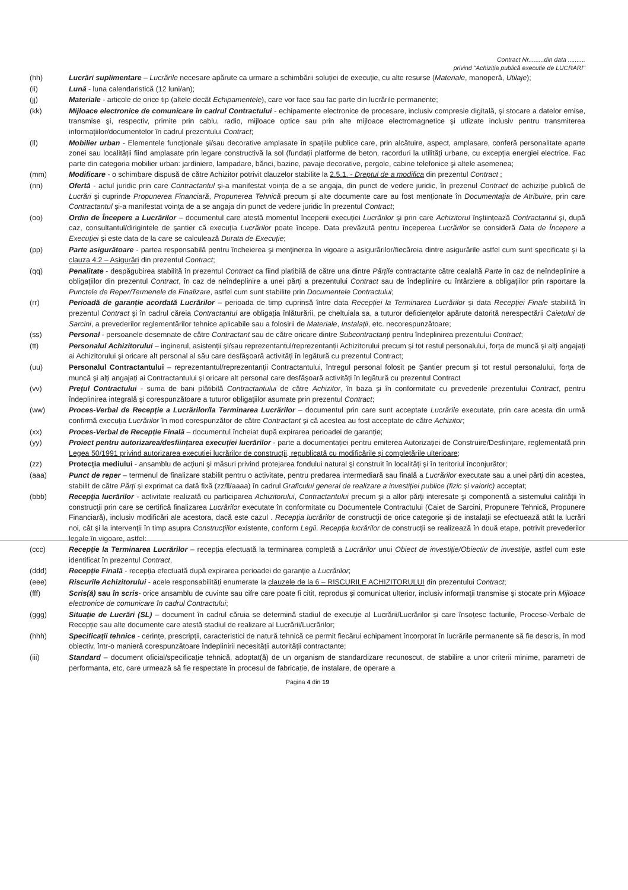Contract Nr.........din data ..........
privind "Achiziția publică executie de LUCRARI"
(hh) Lucrări suplimentare – Lucrările necesare apărute ca urmare a schimbării soluției de execuție, cu alte resurse (Materiale, manoperă, Utilaje);
(ii) Lună - luna calendaristică (12 luni/an);
(jj) Materiale - articole de orice tip (altele decât Echipamentele), care vor face sau fac parte din lucrările permanente;
(kk) Mijloace electronice de comunicare în cadrul Contractului - echipamente electronice de procesare, inclusiv compresie digitală, şi stocare a datelor emise, transmise şi, respectiv, primite prin cablu, radio, mijloace optice sau prin alte mijloace electromagnetice și utlizate inclusiv pentru transmiterea informațiilor/documentelor în cadrul prezentului Contract;
(ll) Mobilier urban - Elementele funcționale şi/sau decorative amplasate în spațiile publice care, prin alcătuire, aspect, amplasare, conferă personalitate aparte zonei sau localității fiind amplasate prin legare constructivă la sol (fundații platforme de beton, racorduri la utilități urbane, cu excepția energiei electrice. Fac parte din categoria mobilier urban: jardiniere, lampadare, bănci, bazine, pavaje decorative, pergole, cabine telefonice şi altele asemenea;
(mm) Modificare - o schimbare dispusă de către Achizitor potrivit clauzelor stabilite la 2.5.1. - Dreptul de a modifica din prezentul Contract ;
(nn) Ofertă - actul juridic prin care Contractantul și-a manifestat voința de a se angaja, din punct de vedere juridic, în prezenul Contract de achiziție publică de Lucrări și cuprinde Propunerea Financiară, Propunerea Tehnică precum și alte documente care au fost menționate în Documentația de Atribuire, prin care Contractantul și-a manifestat voința de a se angaja din punct de vedere juridic în prezentul Contract;
(oo) Ordin de Începere a Lucrărilor – documentul care atestă momentul începerii execuției Lucrărilor și prin care Achizitorul înștiințează Contractantul și, după caz, consultantul/dirigintele de șantier că execuția Lucrărilor poate începe. Data prevăzută pentru începerea Lucrărilor se consideră Data de Începere a Execuției și este data de la care se calculează Durata de Execuție;
(pp) Parte asigurătoare - partea responsabilă pentru încheierea şi menţinerea în vigoare a asigurărilor/fiecăreia dintre asigurările astfel cum sunt specificate și la clauza 4.2 – Asigurări din prezentul Contract;
(qq) Penalitate - despăgubirea stabilită în prezentul Contract ca fiind platibilă de către una dintre Părțile contractante către cealaltă Parte în caz de neîndeplinire a obligaţiilor din prezentul Contract, în caz de neîndeplinire a unei părți a prezentului Contract sau de îndeplinire cu întârziere a obligaţiilor prin raportare la Punctele de Reper/Termenele de Finalizare, astfel cum sunt stabilite prin Documentele Contractului;
(rr) Perioadă de garanție acordată Lucrărilor – perioada de timp cuprinsă între data Recepției la Terminarea Lucrărilor și data Recepției Finale stabilită în prezentul Contract și în cadrul căreia Contractantul are obligația înlăturării, pe cheltuiala sa, a tuturor deficiențelor apărute datorită nerespectării Caietului de Sarcini, a prevederilor reglementărilor tehnice aplicabile sau a folosirii de Materiale, Instalații, etc. necorespunzătoare;
(ss) Personal - persoanele desemnate de către Contractant sau de către oricare dintre Subcontractanţi pentru îndeplinirea prezentului Contract;
(tt) Personalul Achizitorului – inginerul, asistenții și/sau reprezentantul/reprezentanții Achizitorului precum și tot restul personalului, forța de muncă și alți angajați ai Achizitorului și oricare alt personal al său care desfășoară activități în legătură cu prezentul Contract;
(uu) Personalul Contractantului – reprezentantul/reprezentanții Contractantului, întregul personal folosit pe Șantier precum și tot restul personalului, forța de muncă și alți angajați ai Contractantului și oricare alt personal care desfășoară activități în legătură cu prezentul Contract
(vv) Preţul Contractului - suma de bani plătibilă Contractantului de către Achizitor, în baza şi în conformitate cu prevederile prezentului Contract, pentru îndeplinirea integrală şi corespunzătoare a tuturor obligaţiilor asumate prin prezentul Contract;
(ww) Proces-Verbal de Recepție a Lucrărilor/la Terminarea Lucrărilor – documentul prin care sunt acceptate Lucrările executate, prin care acesta din urmă confirmă execuția Lucrărilor în mod corespunzător de către Contractant și că acestea au fost acceptate de către Achizitor;
(xx) Proces-Verbal de Recepție Finală – documentul încheiat după expirarea perioadei de garanție;
(yy) Proiect pentru autorizarea/desființarea execuției lucrărilor - parte a documentației pentru emiterea Autorizației de Construire/Desființare, reglementată prin Legea 50/1991 privind autorizarea executiei lucrărilor de construcții, republicată cu modificările și completările ulterioare;
(zz) Protecția mediului - ansamblu de acțiuni şi măsuri privind protejarea fondului natural şi construit în localități şi în teritoriul înconjurător;
(aaa) Punct de reper – termenul de finalizare stabilit pentru o activitate, pentru predarea intermediară sau finală a Lucrărilor executate sau a unei părți din acestea, stabilit de către Părți și exprimat ca dată fixă (zz/ll/aaaa) în cadrul Graficului general de realizare a investiției publice (fizic și valoric) acceptat;
(bbb) Recepţia lucrărilor - activitate realizată cu participarea Achizitorului, Contractantului precum şi a allor părţi interesate şi componentă a sistemului calităţii în construcţii prin care se certifică finalizarea Lucrărilor executate în conformitate cu Documentele Contractului (Caiet de Sarcini, Propunere Tehnică, Propunere Financiară), inclusiv modificări ale acestora, dacă este cazul . Recepţia lucrărilor de construcţii de orice categorie şi de instalaţii se efectuează atât la lucrări noi, cât şi la intervenţii în timp asupra Construcţiilor existente, conform Legii. Recepţia lucrărilor de construcţii se realizează în două etape, potrivit prevederilor legale în vigoare, astfel:
(ccc) Recepție la Terminarea Lucrărilor – recepția efectuată la terminarea completă a Lucrărilor unui Obiect de investiție/Obiectiv de investiție, astfel cum este identificat în prezentul Contract,
(ddd) Recepție Finală - recepția efectuată după expirarea perioadei de garanție a Lucrărilor;
(eee) Riscurile Achizitorului - acele responsabilități enumerate la clauzele de la 6 – RISCURILE ACHIZITORULUI din prezentului Contract;
(fff) Scris(ă) sau în scris- orice ansamblu de cuvinte sau cifre care poate fi citit, reprodus şi comunicat ulterior, inclusiv informaţii transmise şi stocate prin Mijloace electronice de comunicare în cadrul Contractului;
(ggg) Situație de Lucrări (SL) – document în cadrul căruia se determină stadiul de execuție al Lucrării/Lucrărilor și care însoțesc facturile, Procese-Verbale de Recepție sau alte documente care atestă stadiul de realizare al Lucrării/Lucrărilor;
(hhh) Specificații tehnice - cerințe, prescripții, caracteristici de natură tehnică ce permit fiecărui echipament încorporat în lucrările permanente să fie descris, în mod obiectiv, într-o manieră corespunzătoare îndeplinirii necesității autorității contractante;
(iii) Standard – document oficial/specificație tehnică, adoptat(ă) de un organism de standardizare recunoscut, de stabilire a unor criterii minime, parametri de performanta, etc, care urmează să fie respectate în procesul de fabricație, de instalare, de operare a
Pagina 4 din 19